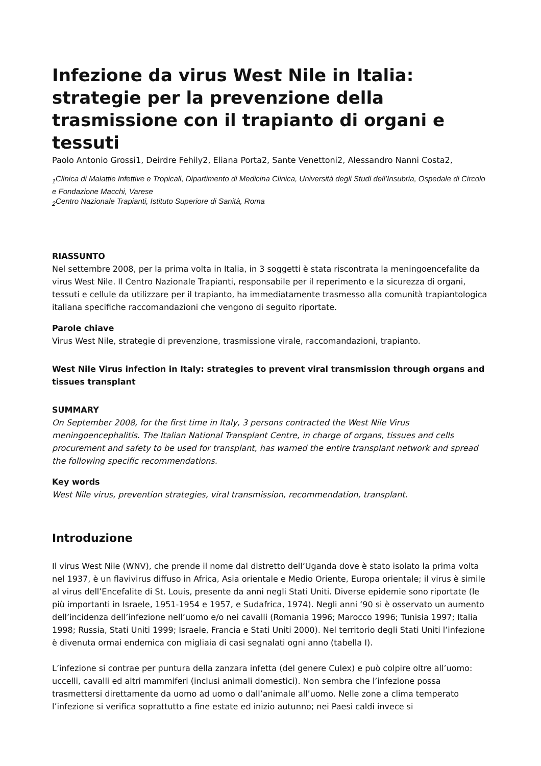Infezione da virus West Nile in Italia: strategie per la prevenzione della trasmissione con il trapianto di organi e tessuti
Paolo Antonio Grossi1, Deirdre Fehily2, Eliana Porta2, Sante Venettoni2, Alessandro Nanni Costa2,
<sub>1</sub>Clinica di Malattie Infettive e Tropicali, Dipartimento di Medicina Clinica, Università degli Studi dell’Insubria, Ospedale di Circolo e Fondazione Macchi, Varese
<sub>2</sub>Centro Nazionale Trapianti, Istituto Superiore di Sanità, Roma
RIASSUNTO
Nel settembre 2008, per la prima volta in Italia, in 3 soggetti è stata riscontrata la meningoencefalite da virus West Nile. Il Centro Nazionale Trapianti, responsabile per il reperimento e la sicurezza di organi, tessuti e cellule da utilizzare per il trapianto, ha immediatamente trasmesso alla comunità trapiantologica italiana specifiche raccomandazioni che vengono di seguito riportate.
Parole chiave
Virus West Nile, strategie di prevenzione, trasmissione virale, raccomandazioni, trapianto.
West Nile Virus infection in Italy: strategies to prevent viral transmission through organs and tissues transplant
SUMMARY
On September 2008, for the first time in Italy, 3 persons contracted the West Nile Virus meningoencephalitis. The Italian National Transplant Centre, in charge of organs, tissues and cells procurement and safety to be used for transplant, has warned the entire transplant network and spread the following specific recommendations.
Key words
West Nile virus, prevention strategies, viral transmission, recommendation, transplant.
Introduzione
Il virus West Nile (WNV), che prende il nome dal distretto dell’Uganda dove è stato isolato la prima volta nel 1937, è un flavivirus diffuso in Africa, Asia orientale e Medio Oriente, Europa orientale; il virus è simile al virus dell’Encefalite di St. Louis, presente da anni negli Stati Uniti. Diverse epidemie sono riportate (le più importanti in Israele, 1951-1954 e 1957, e Sudafrica, 1974). Negli anni ‘90 si è osservato un aumento dell’incidenza dell’infezione nell’uomo e/o nei cavalli (Romania 1996; Marocco 1996; Tunisia 1997; Italia 1998; Russia, Stati Uniti 1999; Israele, Francia e Stati Uniti 2000). Nel territorio degli Stati Uniti l’infezione è divenuta ormai endemica con migliaia di casi segnalati ogni anno (tabella I).
L’infezione si contrae per puntura della zanzara infetta (del genere Culex) e può colpire oltre all’uomo: uccelli, cavalli ed altri mammiferi (inclusi animali domestici). Non sembra che l’infezione possa trasmettersi direttamente da uomo ad uomo o dall’animale all’uomo. Nelle zone a clima temperato l’infezione si verifica soprattutto a fine estate ed inizio autunno; nei Paesi caldi invece si